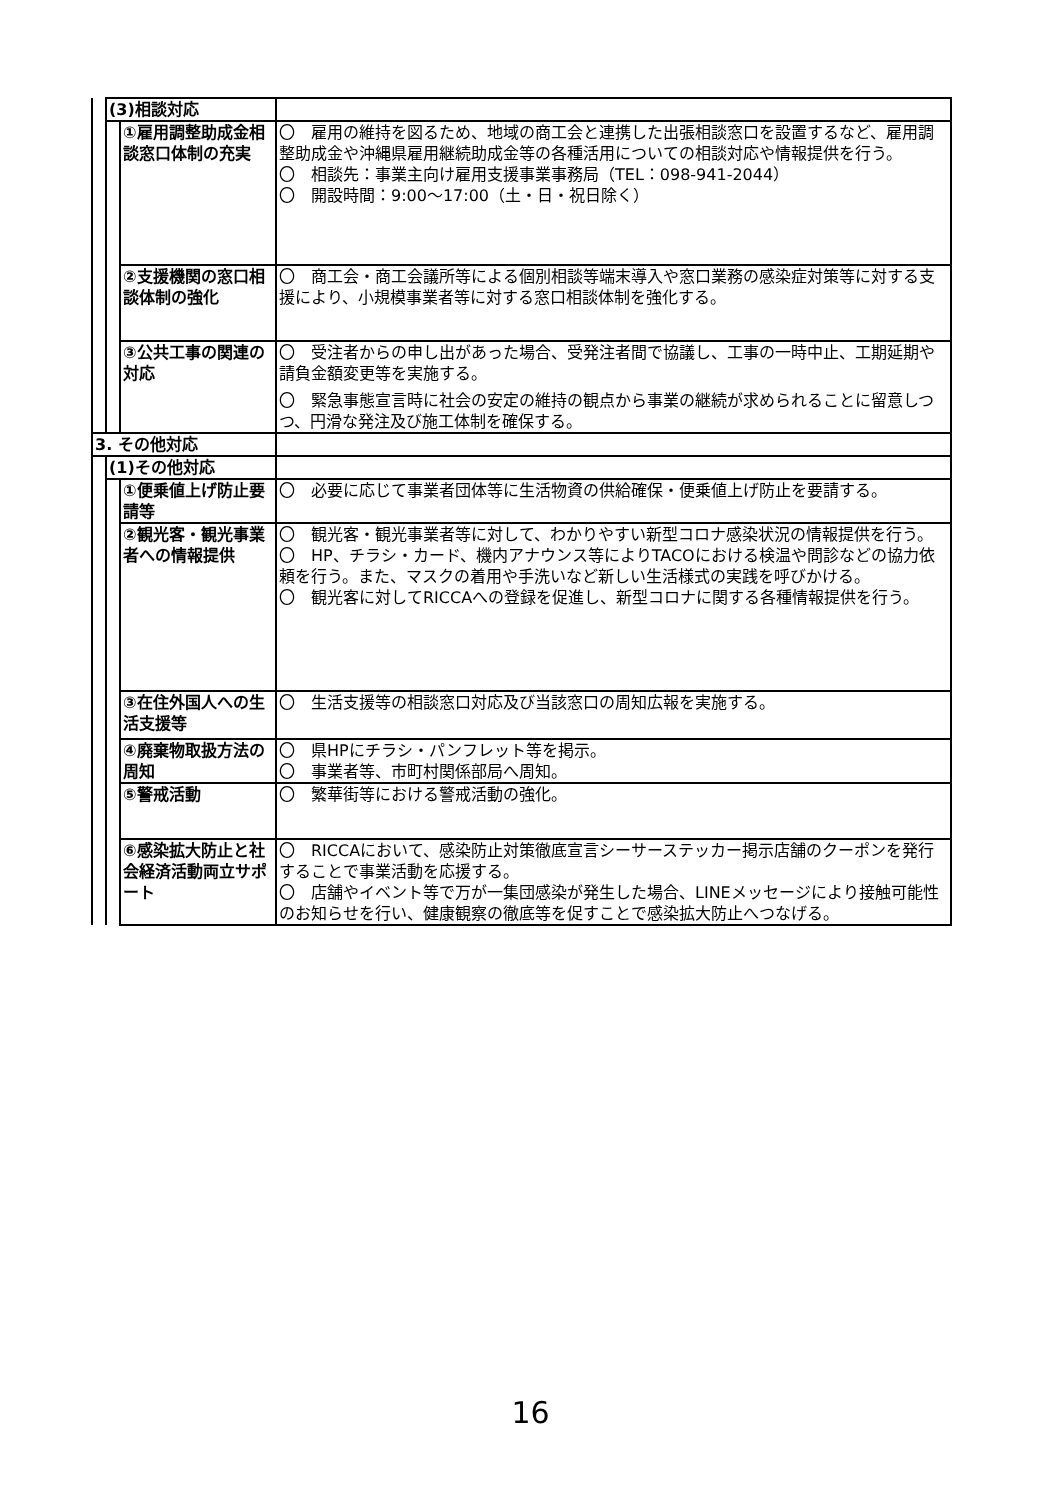| | (3)相談対応 | | |
| | | ①雇用調整助成金相談窓口体制の充実 | 〇 雇用の維持を図るため、地域の商工会と連携した出張相談窓口を設置するなど、雇用調整助成金や沖縄県雇用継続助成金等の各種活用についての相談対応や情報提供を行う。 〇 相談先：事業主向け雇用支援事業事務局（TEL：098-941-2044） 〇 開設時間：9:00～17:00（土・日・祝日除く） |
| | | ②支援機関の窓口相談体制の強化 | 〇 商工会・商工会議所等による個別相談等端末導入や窓口業務の感染症対策等に対する支援により、小規模事業者等に対する窓口相談体制を強化する。 |
| | | ③公共工事の関連の対応 | 〇 受注者からの申し出があった場合、受発注者間で協議し、工事の一時中止、工期延期や請負金額変更等を実施する。 〇 緊急事態宣言時に社会の安定の維持の観点から事業の継続が求められることに留意しつつ、円滑な発注及び施工体制を確保する。 |
| 3. その他対応 | | | |
| | (1)その他対応 | | |
| | | ①便乗値上げ防止要請等 | 〇 必要に応じて事業者団体等に生活物資の供給確保・便乗値上げ防止を要請する。 |
| | | ②観光客・観光事業者への情報提供 | 〇 観光客・観光事業者等に対して、わかりやすい新型コロナ感染状況の情報提供を行う。 〇 HP、チラシ・カード、機内アナウンス等によりTACOにおける検温や問診などの協力依頼を行う。また、マスクの着用や手洗いなど新しい生活様式の実践を呼びかける。 〇 観光客に対してRICCAへの登録を促進し、新型コロナに関する各種情報提供を行う。 |
| | | ③在住外国人への生活支援等 | 〇 生活支援等の相談窓口対応及び当該窓口の周知広報を実施する。 |
| | | ④廃棄物取扱方法の周知 | 〇 県HPにチラシ・パンフレット等を掲示。 〇 事業者等、市町村関係部局へ周知。 |
| | | ⑤警戒活動 | 〇 繁華街等における警戒活動の強化。 |
| | | ⑥感染拡大防止と社会経済活動両立サポート | 〇 RICCAにおいて、感染防止対策徹底宣言シーサーステッカー掲示店舗のクーポンを発行することで事業活動を応援する。 〇 店舗やイベント等で万が一集団感染が発生した場合、LINEメッセージにより接触可能性のお知らせを行い、健康観察の徹底等を促すことで感染拡大防止へつなげる。 |
16